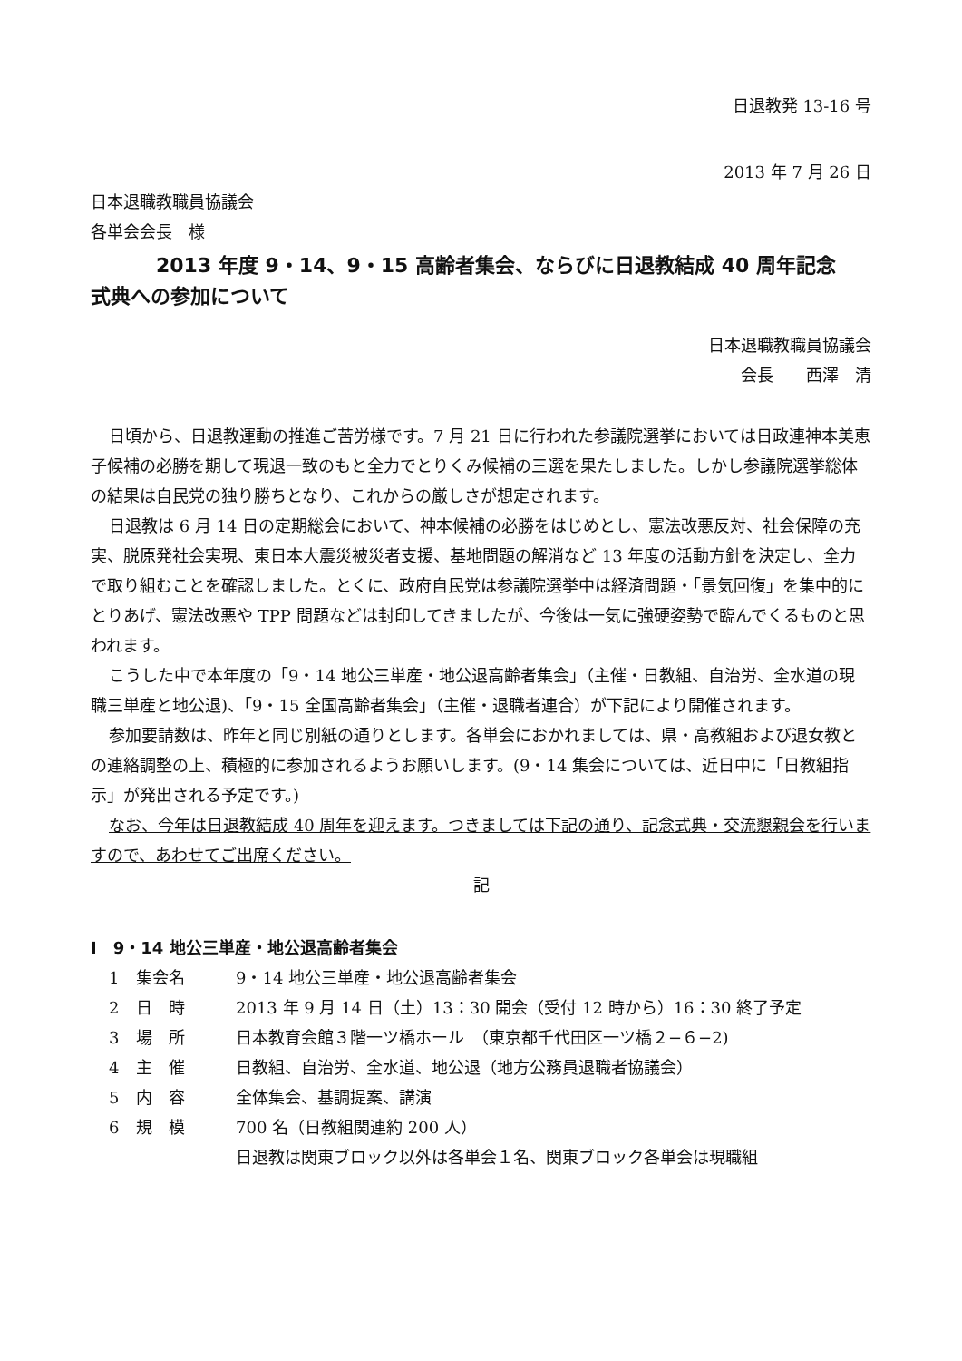日退教発 13-16 号
2013 年 7 月 26 日
日本退職教職員協議会
各単会会長　様
2013 年度 9・14、9・15 高齢者集会、ならびに日退教結成 40 周年記念
式典への参加について
日本退職教職員協議会
会長　　西澤　清
日頃から、日退教運動の推進ご苦労様です。7 月 21 日に行われた参議院選挙においては日政連神本美恵子候補の必勝を期して現退一致のもと全力でとりくみ候補の三選を果たしました。しかし参議院選挙総体の結果は自民党の独り勝ちとなり、これからの厳しさが想定されます。
日退教は 6 月 14 日の定期総会において、神本候補の必勝をはじめとし、憲法改悪反対、社会保障の充実、脱原発社会実現、東日本大震災被災者支援、基地問題の解消など 13 年度の活動方針を決定し、全力で取り組むことを確認しました。とくに、政府自民党は参議院選挙中は経済問題・「景気回復」を集中的にとりあげ、憲法改悪や TPP 問題などは封印してきましたが、今後は一気に強硬姿勢で臨んでくるものと思われます。
こうした中で本年度の「9・14 地公三単産・地公退高齢者集会」（主催・日教組、自治労、全水道の現職三単産と地公退)、「9・15 全国高齢者集会」（主催・退職者連合）が下記により開催されます。
参加要請数は、昨年と同じ別紙の通りとします。各単会におかれましては、県・高教組および退女教との連絡調整の上、積極的に参加されるようお願いします。(9・14 集会については、近日中に「日教組指示」が発出される予定です。)
なお、今年は日退教結成 40 周年を迎えます。つきましては下記の通り、記念式典・交流懇親会を行いますので、あわせてご出席ください。
記
Ⅰ　9・14 地公三単産・地公退高齢者集会
1 集会名 9・14 地公三単産・地公退高齢者集会
2 日　時 2013 年 9 月 14 日（土）13：30 開会（受付 12 時から）16：30 終了予定
3 場　所 日本教育会館３階一ツ橋ホール　（東京都千代田区一ツ橋２−６−2)
4 主　催 日教組、自治労、全水道、地公退（地方公務員退職者協議会）
5 内　容 全体集会、基調提案、講演
6 規　模 700 名（日教組関連約 200 人）
日退教は関東ブロック以外は各単会１名、関東ブロック各単会は現職組